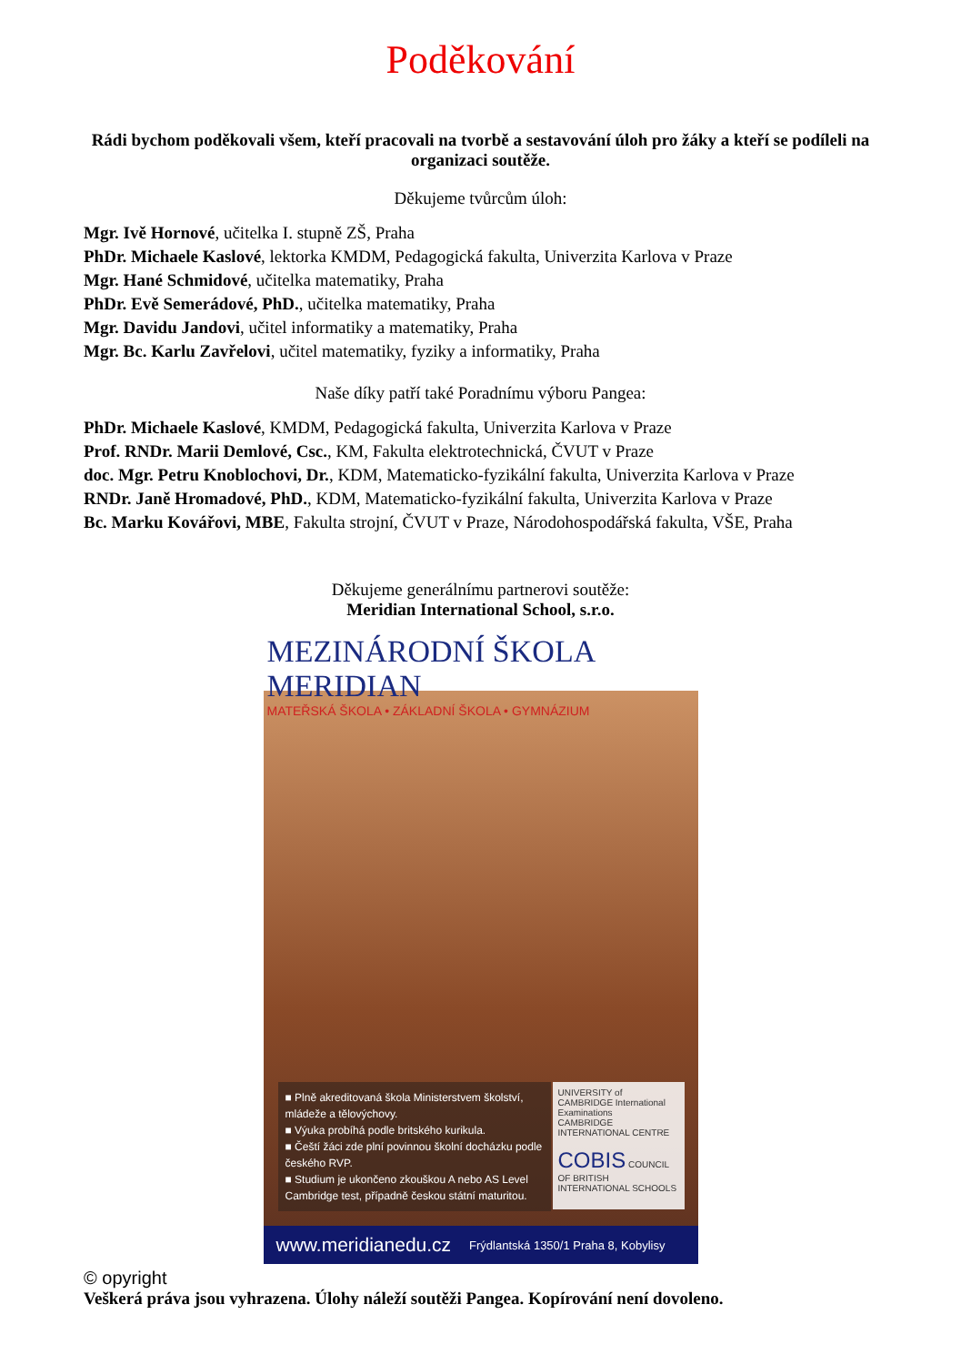Poděkování
Rádi bychom poděkovali všem, kteří pracovali na tvorbě a sestavování úloh pro žáky a kteří se podíleli na organizaci soutěže.
Děkujeme tvůrcům úloh:
Mgr. Ivě Hornové, učitelka I. stupně ZŠ, Praha
PhDr. Michaele Kaslové, lektorka KMDM, Pedagogická fakulta, Univerzita Karlova v Praze
Mgr. Hané Schmidové, učitelka matematiky, Praha
PhDr. Evě Semerádové, PhD., učitelka matematiky, Praha
Mgr. Davidu Jandovi, učitel informatiky a matematiky, Praha
Mgr. Bc. Karlu Zavřelovi, učitel matematiky, fyziky a informatiky, Praha
Naše díky patří také Poradnímu výboru Pangea:
PhDr. Michaele Kaslové, KMDM, Pedagogická fakulta, Univerzita Karlova v Praze
Prof. RNDr. Marii Demlové, Csc., KM, Fakulta elektrotechnická, ČVUT v Praze
doc. Mgr. Petru Knoblochovi, Dr., KDM, Matematicko-fyzikální fakulta, Univerzita Karlova v Praze
RNDr. Janě Hromadové, PhD., KDM, Matematicko-fyzikální fakulta, Univerzita Karlova v Praze
Bc. Marku Kovářovi, MBE, Fakulta strojní, ČVUT v Praze, Národohospodářská fakulta, VŠE, Praha
Děkujeme generálnímu partnerovi soutěže:
Meridian International School, s.r.o.
MEZINÁRODNÍ ŠKOLA MERIDIAN
MATEŘSKÁ ŠKOLA • ZÁKLADNÍ ŠKOLA • GYMNÁZIUM
■ Plně akreditovaná škola Ministerstvem školství, mládeže a tělovýchovy.
■ Výuka probíhá podle britského kurikula.
■ Čeští žáci zde plní povinnou školní docházku podle českého RVP.
■ Studium je ukončeno zkouškou A nebo AS Level Cambridge test, případně českou státní maturitou.
UNIVERSITY of CAMBRIDGE International Examinations
CAMBRIDGE INTERNATIONAL CENTRE
COBIS COUNCIL OF BRITISH INTERNATIONAL SCHOOLS
www.meridianedu.cz Frýdlantská 1350/1 Praha 8, Kobylisy
© opyright
Veškerá práva jsou vyhrazena. Úlohy náleží soutěži Pangea. Kopírování není dovoleno.